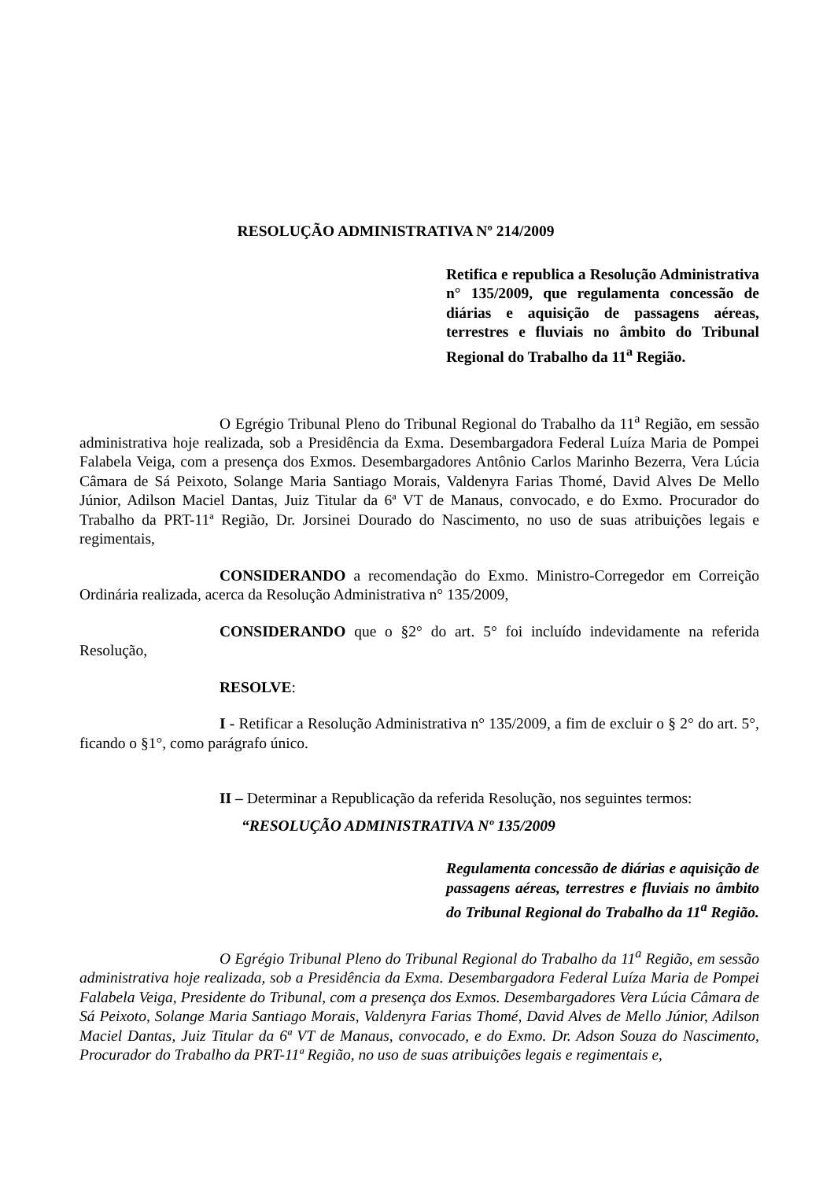RESOLUÇÃO ADMINISTRATIVA Nº 214/2009
Retifica e republica a Resolução Administrativa n° 135/2009, que regulamenta concessão de diárias e aquisição de passagens aéreas, terrestres e fluviais no âmbito do Tribunal Regional do Trabalho da 11<sup>a</sup> Região.
O Egrégio Tribunal Pleno do Tribunal Regional do Trabalho da 11<sup>a</sup> Região, em sessão administrativa hoje realizada, sob a Presidência da Exma. Desembargadora Federal Luíza Maria de Pompei Falabela Veiga, com a presença dos Exmos. Desembargadores Antônio Carlos Marinho Bezerra, Vera Lúcia Câmara de Sá Peixoto, Solange Maria Santiago Morais, Valdenyra Farias Thomé, David Alves De Mello Júnior, Adilson Maciel Dantas, Juiz Titular da 6ª VT de Manaus, convocado, e do Exmo. Procurador do Trabalho da PRT-11ª Região, Dr. Jorsinei Dourado do Nascimento, no uso de suas atribuições legais e regimentais,
CONSIDERANDO a recomendação do Exmo. Ministro-Corregedor em Correição Ordinária realizada, acerca da Resolução Administrativa n° 135/2009,
CONSIDERANDO que o §2° do art. 5° foi incluído indevidamente na referida Resolução,
RESOLVE:
I - Retificar a Resolução Administrativa n° 135/2009, a fim de excluir o § 2° do art. 5°, ficando o §1°, como parágrafo único.
II – Determinar a Republicação da referida Resolução, nos seguintes termos:
“RESOLUÇÃO ADMINISTRATIVA Nº 135/2009
Regulamenta concessão de diárias e aquisição de passagens aéreas, terrestres e fluviais no âmbito do Tribunal Regional do Trabalho da 11<sup>a</sup> Região.
O Egrégio Tribunal Pleno do Tribunal Regional do Trabalho da 11<sup>a</sup> Região, em sessão administrativa hoje realizada, sob a Presidência da Exma. Desembargadora Federal Luíza Maria de Pompei Falabela Veiga, Presidente do Tribunal, com a presença dos Exmos. Desembargadores Vera Lúcia Câmara de Sá Peixoto, Solange Maria Santiago Morais, Valdenyra Farias Thomé, David Alves de Mello Júnior, Adilson Maciel Dantas, Juiz Titular da 6ª VT de Manaus, convocado, e do Exmo. Dr. Adson Souza do Nascimento, Procurador do Trabalho da PRT-11ª Região, no uso de suas atribuições legais e regimentais e,